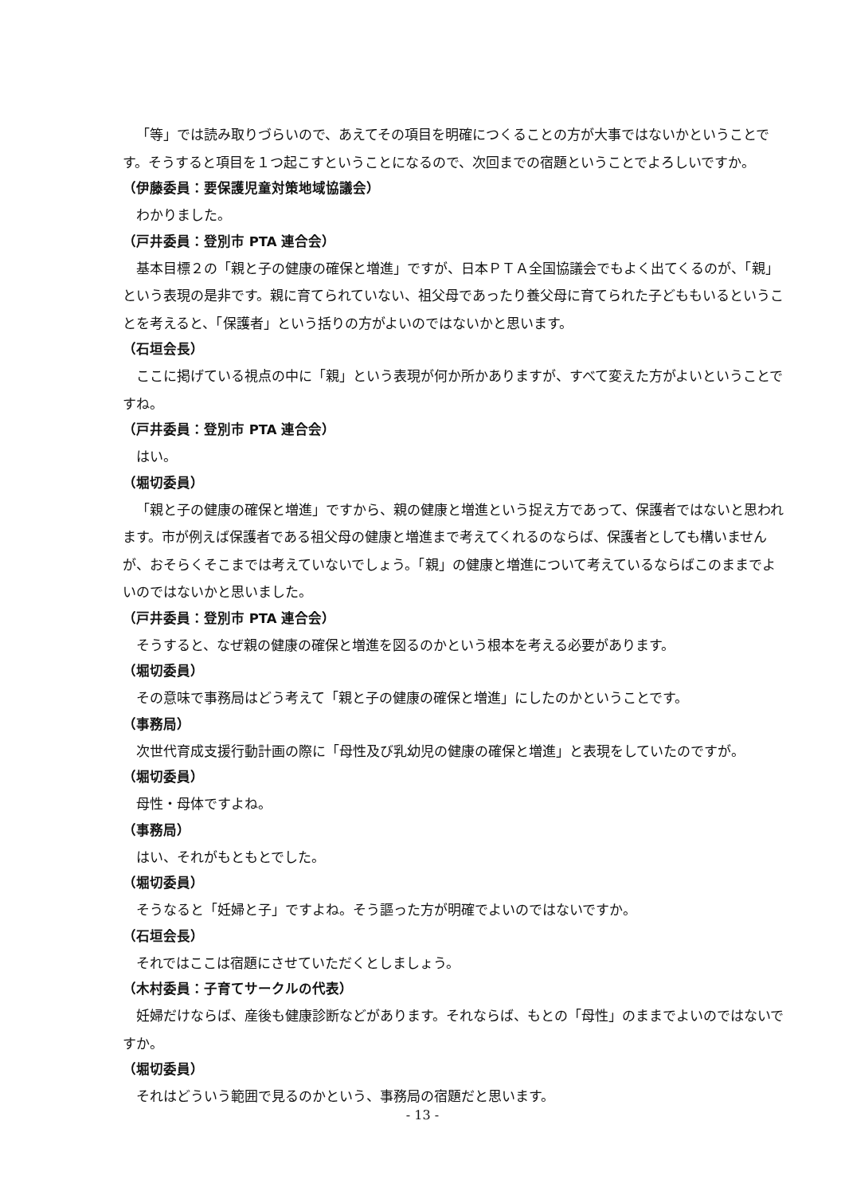「等」では読み取りづらいので、あえてその項目を明確につくることの方が大事ではないかということです。そうすると項目を１つ起こすということになるので、次回までの宿題ということでよろしいですか。
（伊藤委員：要保護児童対策地域協議会）
わかりました。
（戸井委員：登別市 PTA 連合会）
基本目標２の「親と子の健康の確保と増進」ですが、日本ＰＴＡ全国協議会でもよく出てくるのが、「親」という表現の是非です。親に育てられていない、祖父母であったり養父母に育てられた子どももいるということを考えると、「保護者」という括りの方がよいのではないかと思います。
（石垣会長）
ここに掲げている視点の中に「親」という表現が何か所かありますが、すべて変えた方がよいということですね。
（戸井委員：登別市 PTA 連合会）
はい。
（堀切委員）
「親と子の健康の確保と増進」ですから、親の健康と増進という捉え方であって、保護者ではないと思われます。市が例えば保護者である祖父母の健康と増進まで考えてくれるのならば、保護者としても構いませんが、おそらくそこまでは考えていないでしょう。「親」の健康と増進について考えているならばこのままでよいのではないかと思いました。
（戸井委員：登別市 PTA 連合会）
そうすると、なぜ親の健康の確保と増進を図るのかという根本を考える必要があります。
（堀切委員）
その意味で事務局はどう考えて「親と子の健康の確保と増進」にしたのかということです。
（事務局）
次世代育成支援行動計画の際に「母性及び乳幼児の健康の確保と増進」と表現をしていたのですが。
（堀切委員）
母性・母体ですよね。
（事務局）
はい、それがもともとでした。
（堀切委員）
そうなると「妊婦と子」ですよね。そう謳った方が明確でよいのではないですか。
（石垣会長）
それではここは宿題にさせていただくとしましょう。
（木村委員：子育てサークルの代表）
妊婦だけならば、産後も健康診断などがあります。それならば、もとの「母性」のままでよいのではないですか。
（堀切委員）
それはどういう範囲で見るのかという、事務局の宿題だと思います。
- 13 -